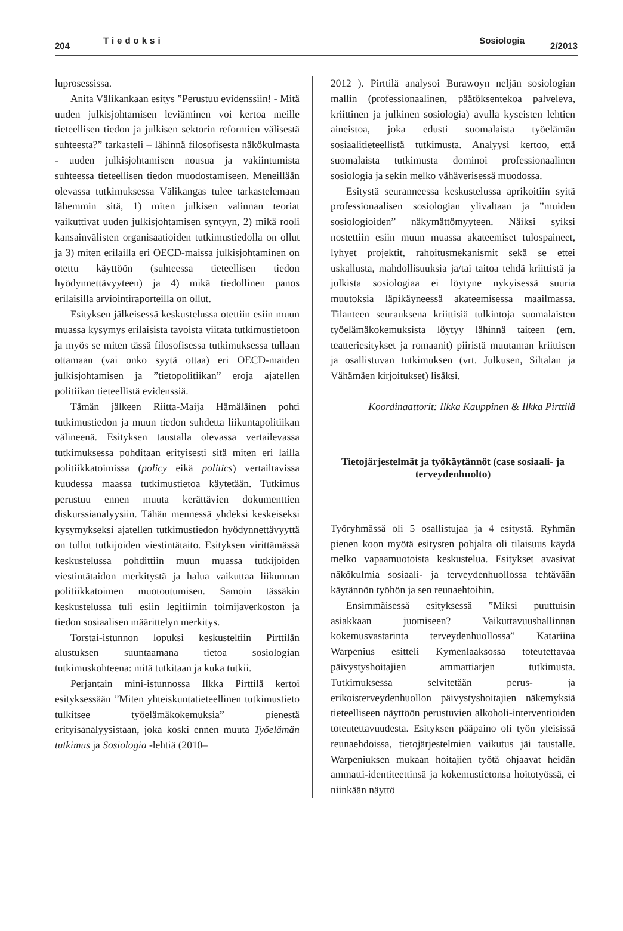204 Tiedoksi Sosiologia 2/2013
luprosessissa.
Anita Välikankaan esitys ”Perustuu evidenssiin! - Mitä uuden julkisjohtamisen leviäminen voi kertoa meille tieteellisen tiedon ja julkisen sektorin reformien välisestä suhteesta?” tarkasteli – lähinnä filosofisesta näkökulmasta - uuden julkisjohtamisen nousua ja vakiintumista suhteessa tieteellisen tiedon muodostamiseen. Meneillään olevassa tutkimuksessa Välikangas tulee tarkastelemaan lähemmin sitä, 1) miten julkisen valinnan teoriat vaikuttivat uuden julkisjohtamisen syntyyn, 2) mikä rooli kansainvälisten organisaatioiden tutkimustiedolla on ollut ja 3) miten erilailla eri OECD-maissa julkisjohtaminen on otettu käyttöön (suhteessa tieteellisen tiedon hyödynnettävyyteen) ja 4) mikä tiedollinen panos erilaisilla arviointiraporteilla on ollut.
Esityksen jälkeisessä keskustelussa otettiin esiin muun muassa kysymys erilaisista tavoista viitata tutkimustietoon ja myös se miten tässä filosofisessa tutkimuksessa tullaan ottamaan (vai onko syytä ottaa) eri OECD-maiden julkisjohtamisen ja ”tietopolitiikan” eroja ajatellen politiikan tieteellistä evidenssiä.
Tämän jälkeen Riitta-Maija Hämäläinen pohti tutkimustiedon ja muun tiedon suhdetta liikuntapolitiikan välineenä. Esityksen taustalla olevassa vertailevassa tutkimuksessa pohditaan erityisesti sitä miten eri lailla politiikkatoimissa (policy eikä politics) vertailtavissa kuudessa maassa tutkimustietoa käytetään. Tutkimus perustuu ennen muuta kerättävien dokumenttien diskurssianalyysiin. Tähän mennessä yhdeksi keskeiseksi kysymykseksi ajatellen tutkimustiedon hyödynnettävyyttä on tullut tutkijoiden viestintätaito. Esityksen virittämässä keskustelussa pohdittiin muun muassa tutkijoiden viestintätaidon merkitystä ja halua vaikuttaa liikunnan politiikkatoimen muotoutumisen. Samoin tässäkin keskustelussa tuli esiin legitiimin toimijaverkoston ja tiedon sosiaalisen määrittelyn merkitys.
Torstai-istunnon lopuksi keskusteltiin Pirttilän alustuksen suuntaamana tietoa sosiologian tutkimuskohteena: mitä tutkitaan ja kuka tutkii.
Perjantain mini-istunnossa Ilkka Pirttilä kertoi esityksessään ”Miten yhteiskuntatieteellinen tutkimustieto tulkitsee työelämäkokemuksia” pienestä erityisanalyysistaan, joka koski ennen muuta Työelämän tutkimus ja Sosiologia -lehtiä (2010–
2012 ). Pirttilä analysoi Burawoyn neljän sosiologian mallin (professionaalinen, päätöksentekoa palveleva, kriittinen ja julkinen sosiologia) avulla kyseisten lehtien aineistoa, joka edusti suomalaista työelämän sosiaalitieteellistä tutkimusta. Analyysi kertoo, että suomalaista tutkimusta dominoi professionaalinen sosiologia ja sekin melko vähäverisessä muodossa.
Esitystä seuranneessa keskustelussa aprikoitiin syitä professionaalisen sosiologian ylivaltaan ja ”muiden sosiologioiden” näkymättömyyteen. Näiksi syiksi nostettiin esiin muun muassa akateemiset tulospaineet, lyhyet projektit, rahoitusmekanismit sekä se ettei uskallusta, mahdollisuuksia ja/tai taitoa tehdä kriittistä ja julkista sosiologiaa ei löytyne nykyisessä suuria muutoksia läpikäyneessä akateemisessa maailmassa. Tilanteen seurauksena kriittisiä tulkintoja suomalaisten työelämäkokemuksista löytyy lähinnä taiteen (em. teatteriesitykset ja romaanit) piiristä muutaman kriittisen ja osallistuvan tutkimuksen (vrt. Julkusen, Siltalan ja Vähämäen kirjoitukset) lisäksi.
Koordinaattorit: Ilkka Kauppinen & Ilkka Pirttilä
Tietojärjestelmät ja työkäytännöt (case sosiaali- ja terveydenhuolto)
Työryhmässä oli 5 osallistujaa ja 4 esitystä. Ryhmän pienen koon myötä esitysten pohjalta oli tilaisuus käydä melko vapaamuotoista keskustelua. Esitykset avasivat näkökulmia sosiaali- ja terveydenhuollossa tehtävään käytännön työhön ja sen reunaehtoihin.
Ensimmäisessä esityksessä ”Miksi puuttuisin asiakkaan juomiseen? Vaikuttavuushallinnan kokemusvastarinta terveydenhuollossa” Katariina Warpenius esitteli Kymenlaaksossa toteutettavaa päivystyshoitajien ammattiarjen tutkimusta. Tutkimuksessa selvitetään perus- ja erikoisterveydenhuollon päivystyshoitajien näkemyksiä tieteelliseen näyttöön perustuvien alkoholi-interventioiden toteutettavuudesta. Esityksen pääpaino oli työn yleisissä reunaehdoissa, tietojärjestelmien vaikutus jäi taustalle. Warpeniuksen mukaan hoitajien työtä ohjaavat heidän ammatti-identiteettinsä ja kokemustietonsa hoitotyössä, ei niinkään näyttö